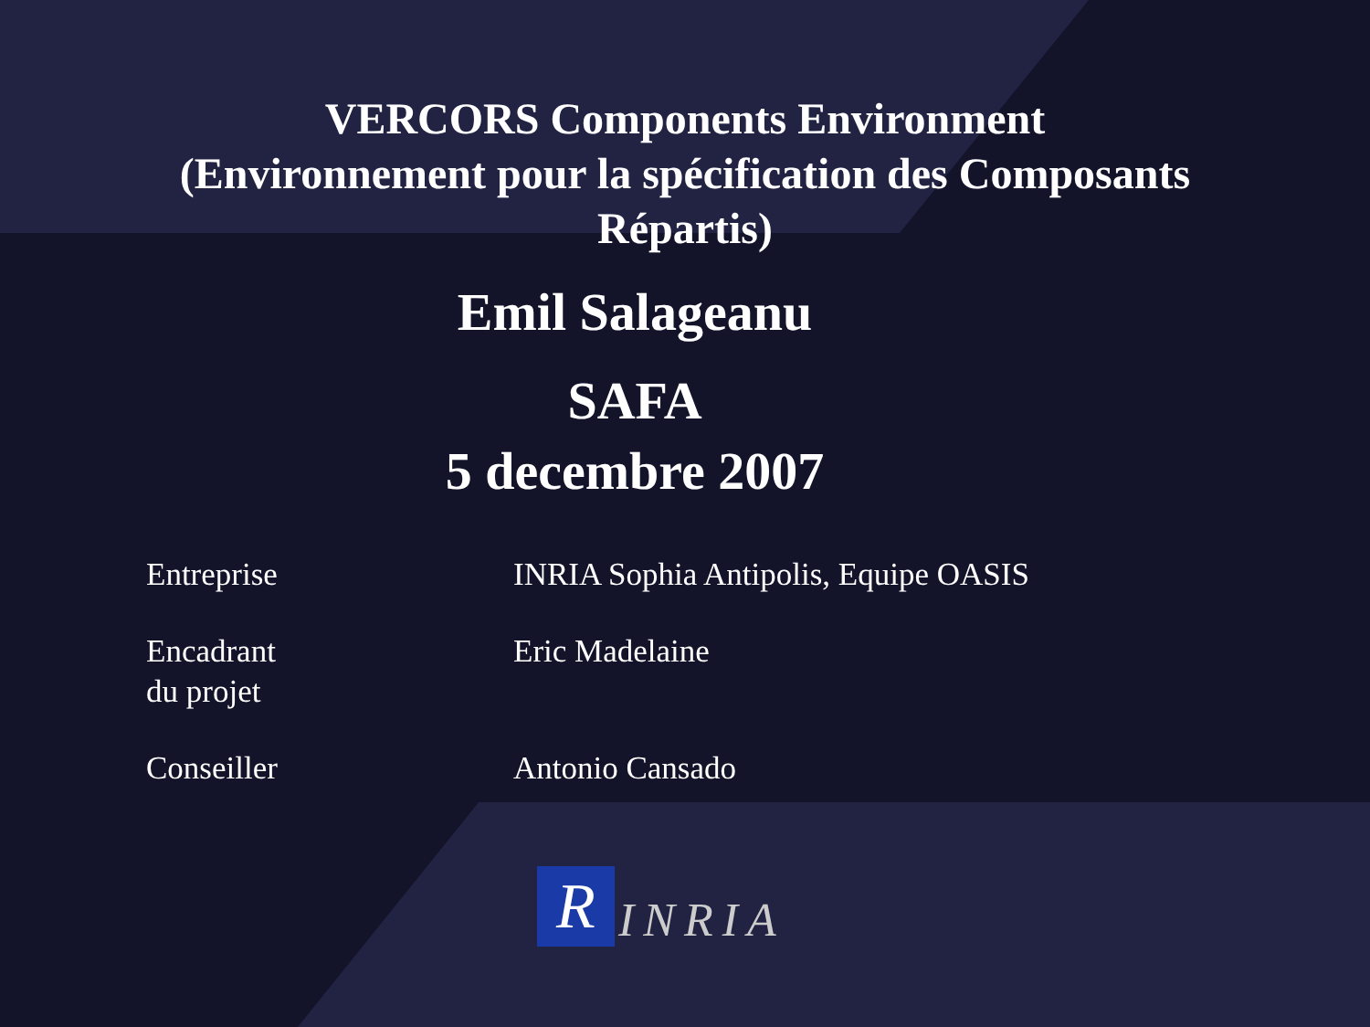VERCORS Components Environment
(Environnement pour la spécification des Composants
Répartis)
Emil Salageanu
SAFA
5 decembre 2007
| Entreprise | INRIA Sophia Antipolis, Equipe OASIS |
| Encadrant du projet | Eric Madelaine |
| Conseiller | Antonio Cansado |
R
INRIA